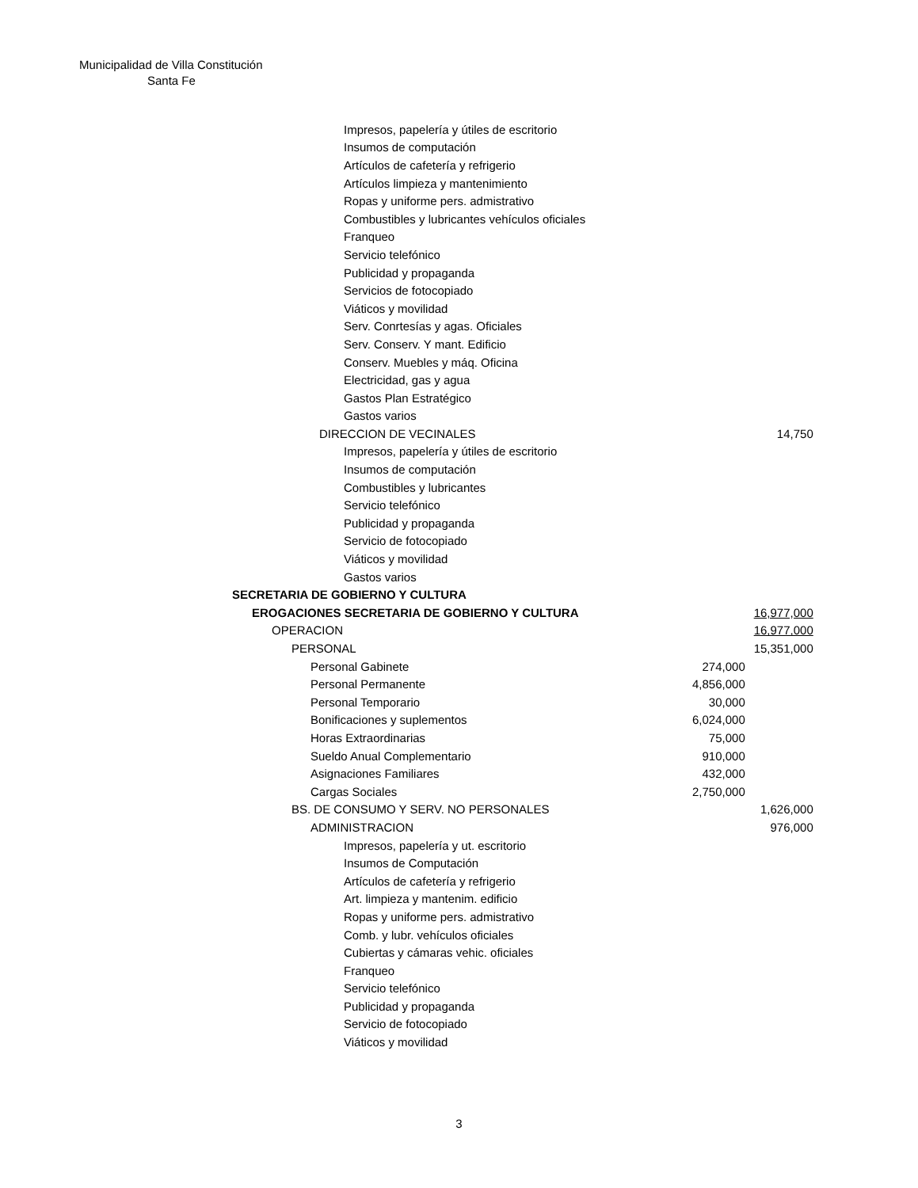Municipalidad de Villa Constitución
Santa Fe
| Impresos, papelería y útiles de escritorio | | |
| Insumos de computación | | |
| Artículos de cafetería y refrigerio | | |
| Artículos limpieza y mantenimiento | | |
| Ropas y uniforme pers. admistrativo | | |
| Combustibles y lubricantes vehículos oficiales | | |
| Franqueo | | |
| Servicio telefónico | | |
| Publicidad y propaganda | | |
| Servicios de fotocopiado | | |
| Viáticos y movilidad | | |
| Serv. Conrtesías y agas. Oficiales | | |
| Serv. Conserv. Y mant. Edificio | | |
| Conserv. Muebles y máq. Oficina | | |
| Electricidad, gas y agua | | |
| Gastos Plan Estratégico | | |
| Gastos varios | | |
| DIRECCION DE VECINALES | | 14,750 |
| Impresos, papelería y útiles de escritorio | | |
| Insumos de computación | | |
| Combustibles y lubricantes | | |
| Servicio telefónico | | |
| Publicidad y propaganda | | |
| Servicio de fotocopiado | | |
| Viáticos y movilidad | | |
| Gastos varios | | |
| SECRETARIA DE GOBIERNO Y CULTURA | | |
| EROGACIONES SECRETARIA DE GOBIERNO Y CULTURA | | 16,977,000 |
| OPERACION | | 16,977,000 |
| PERSONAL | | 15,351,000 |
| Personal Gabinete | 274,000 | |
| Personal Permanente | 4,856,000 | |
| Personal Temporario | 30,000 | |
| Bonificaciones y suplementos | 6,024,000 | |
| Horas Extraordinarias | 75,000 | |
| Sueldo Anual Complementario | 910,000 | |
| Asignaciones Familiares | 432,000 | |
| Cargas Sociales | 2,750,000 | |
| BS. DE CONSUMO Y SERV. NO PERSONALES | | 1,626,000 |
| ADMINISTRACION | | 976,000 |
| Impresos, papelería y ut. escritorio | | |
| Insumos de Computación | | |
| Artículos de cafetería y refrigerio | | |
| Art. limpieza y mantenim. edificio | | |
| Ropas y uniforme pers. admistrativo | | |
| Comb. y lubr. vehículos oficiales | | |
| Cubiertas y cámaras vehic. oficiales | | |
| Franqueo | | |
| Servicio telefónico | | |
| Publicidad y propaganda | | |
| Servicio de fotocopiado | | |
| Viáticos y movilidad | | |
3